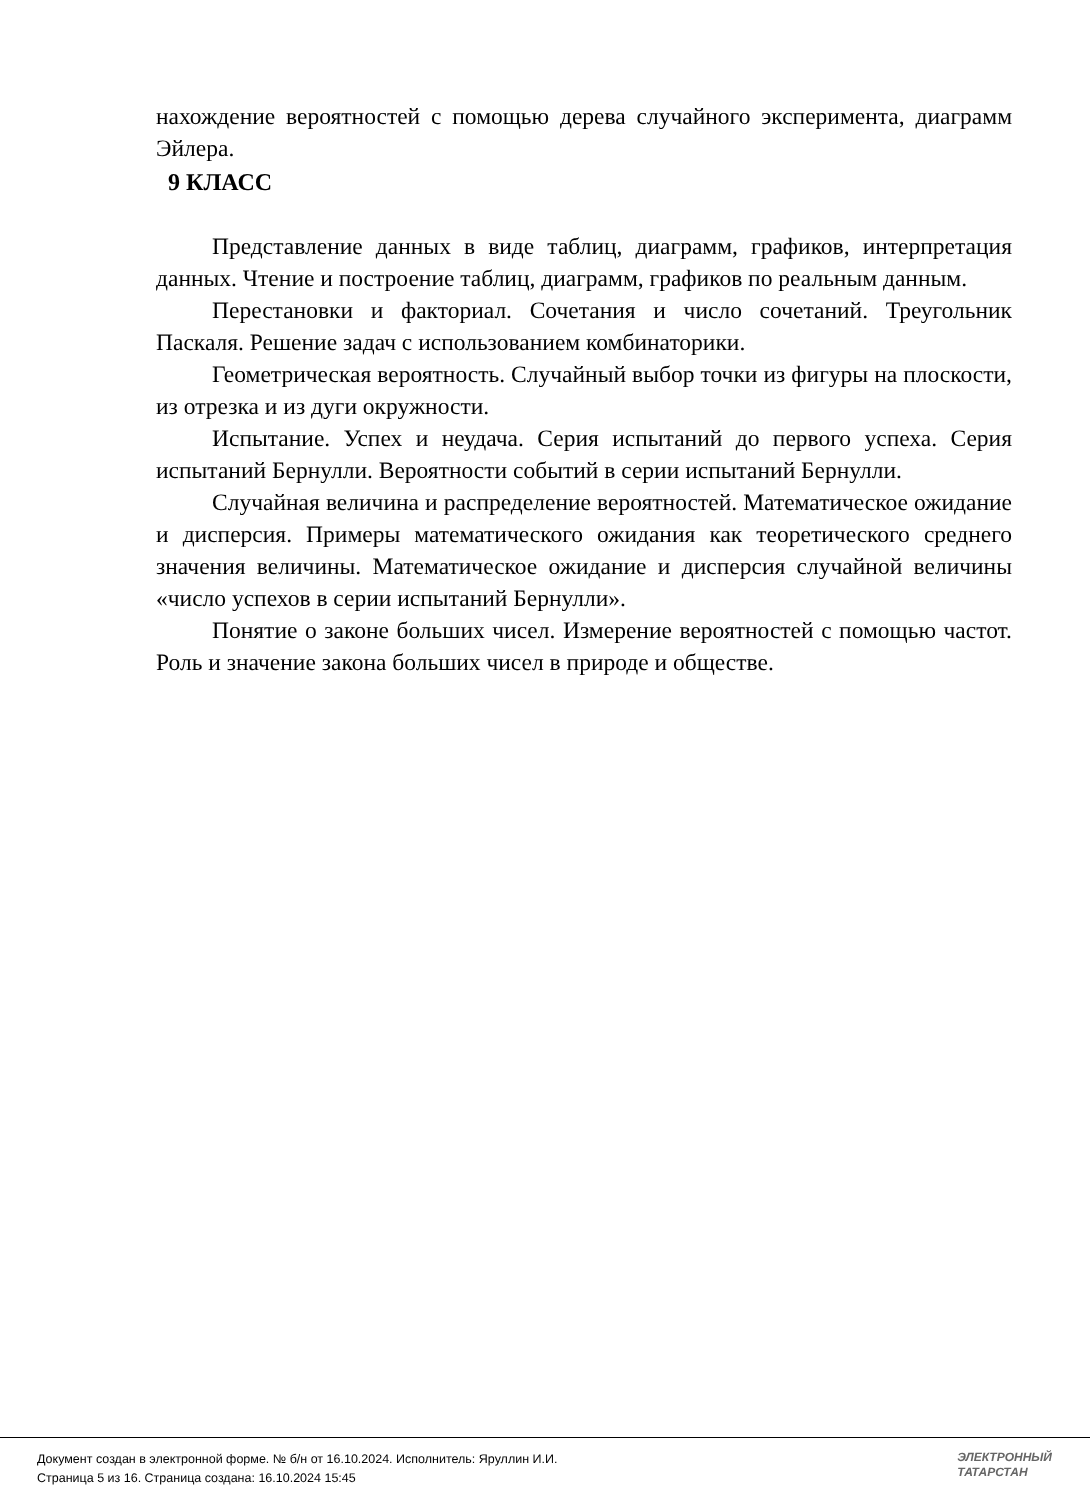нахождение вероятностей с помощью дерева случайного эксперимента, диаграмм Эйлера.
9 КЛАСС
Представление данных в виде таблиц, диаграмм, графиков, интерпретация данных. Чтение и построение таблиц, диаграмм, графиков по реальным данным.
Перестановки и факториал. Сочетания и число сочетаний. Треугольник Паскаля. Решение задач с использованием комбинаторики.
Геометрическая вероятность. Случайный выбор точки из фигуры на плоскости, из отрезка и из дуги окружности.
Испытание. Успех и неудача. Серия испытаний до первого успеха. Серия испытаний Бернулли. Вероятности событий в серии испытаний Бернулли.
Случайная величина и распределение вероятностей. Математическое ожидание и дисперсия. Примеры математического ожидания как теоретического среднего значения величины. Математическое ожидание и дисперсия случайной величины «число успехов в серии испытаний Бернулли».
Понятие о законе больших чисел. Измерение вероятностей с помощью частот. Роль и значение закона больших чисел в природе и обществе.
Документ создан в электронной форме. № б/н от 16.10.2024. Исполнитель: Яруллин И.И.
Страница 5 из 16. Страница создана: 16.10.2024 15:45
ЭЛЕКТРОННЫЙ
ТАТАРСТАН